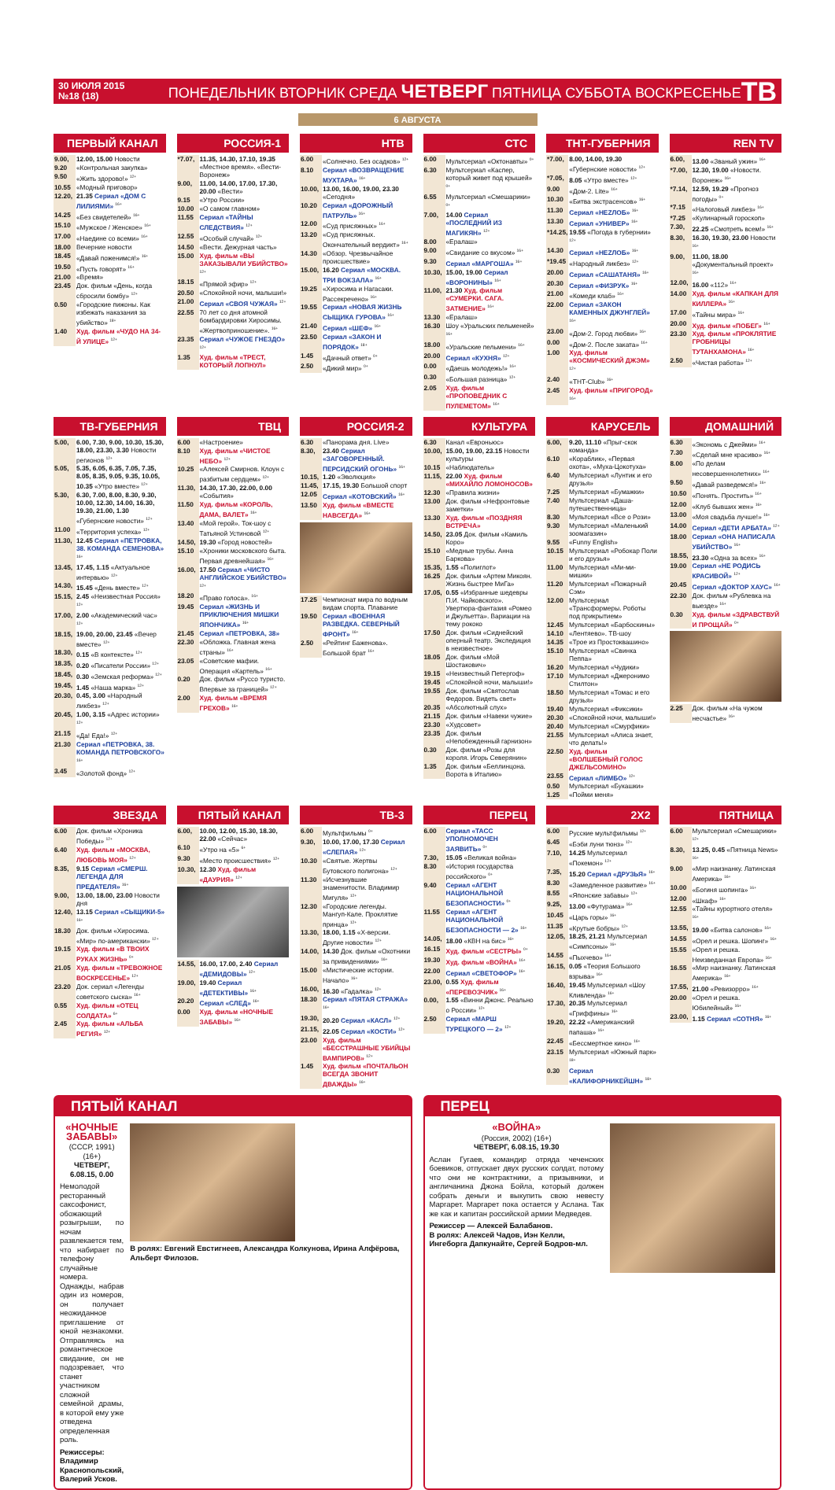30 ИЮЛЯ 2015
№18 (18)
ПОНЕДЕЛЬНИК ВТОРНИК СРЕДА ЧЕТВЕРГ ПЯТНИЦА СУББОТА ВОСКРЕСЕНЬЕ
ТВ
6 АВГУСТА
ПЕРВЫЙ КАНАЛ
| 9.00, | 12.00, 15.00 Новости |
| 9.20 | «Контрольная закупка» |
| 9.50 | «Жить здорово!» <sup>12+</sup> |
| 10.55 | «Модный приговор» |
| 12.20, | 21.35 Сериал «ДОМ С ЛИЛИЯМИ» <sup>16+</sup> |
| 14.25 | «Без свидетелей» <sup>16+</sup> |
| 15.10 | «Мужское / Женское» <sup>16+</sup> |
| 17.00 | «Наедине со всеми» <sup>16+</sup> |
| 18.00 | Вечерние новости |
| 18.45 | «Давай поженимся!» <sup>16+</sup> |
| 19.50 | «Пусть говорят» <sup>16+</sup> |
| 21.00 | «Время» |
| 23.45 | Док. фильм «День, когда сбросили бомбу» <sup>12+</sup> |
| 0.50 | «Городские пижоны. Как избежать наказания за убийство» <sup>18+</sup> |
| 1.40 | Худ. фильм «ЧУДО НА 34-Й УЛИЦЕ» <sup>12+</sup> |
РОССИЯ-1
| *7.07, | 11.35, 14.30, 17.10, 19.35 «Местное время». «Вести-Воронеж» |
| 9.00, | 11.00, 14.00, 17.00, 17.30, 20.00 «Вести» |
| 9.15 | «Утро России» |
| 10.00 | «О самом главном» |
| 11.55 | Сериал «ТАЙНЫ СЛЕДСТВИЯ» <sup>12+</sup> |
| 12.55 | «Особый случай» <sup>12+</sup> |
| 14.50 | «Вести. Дежурная часть» |
| 15.00 | Худ. фильм «ВЫ ЗАКАЗЫВАЛИ УБИЙСТВО» <sup>12+</sup> |
| 18.15 | «Прямой эфир» <sup>12+</sup> |
| 20.50 | «Спокойной ночи, малыши!» |
| 21.00 | Сериал «СВОЯ ЧУЖАЯ» <sup>12+</sup> |
| 22.55 | 70 лет со дня атомной бомбардировки Хиросимы. «Жертвоприношение». <sup>16+</sup> |
| 23.35 | Сериал «ЧУЖОЕ ГНЕЗДО» <sup>12+</sup> |
| 1.35 | Худ. фильм «ТРЕСТ, КОТОРЫЙ ЛОПНУЛ» |
НТВ
| 6.00 | «Солнечно. Без осадков» <sup>12+</sup> |
| 8.10 | Сериал «ВОЗВРАЩЕНИЕ МУХТАРА» <sup>16+</sup> |
| 10.00, | 13.00, 16.00, 19.00, 23.30 «Сегодня» |
| 10.20 | Сериал «ДОРОЖНЫЙ ПАТРУЛЬ» <sup>16+</sup> |
| 12.00 | «Суд присяжных» <sup>16+</sup> |
| 13.20 | «Суд присяжных. Окончательный вердикт» <sup>16+</sup> |
| 14.30 | «Обзор. Чрезвычайное происшествие» |
| 15.00, | 16.20 Сериал «МОСКВА. ТРИ ВОКЗАЛА» <sup>16+</sup> |
| 19.25 | «Хиросима и Нагасаки. Рассекречено» <sup>16+</sup> |
| 19.55 | Сериал «НОВАЯ ЖИЗНЬ СЫЩИКА ГУРОВА» <sup>16+</sup> |
| 21.40 | Сериал «ШЕФ» <sup>16+</sup> |
| 23.50 | Сериал «ЗАКОН И ПОРЯДОК» <sup>18+</sup> |
| 1.45 | «Дачный ответ» <sup>0+</sup> |
| 2.50 | «Дикий мир» <sup>0+</sup> |
СТС
| 6.00 | Мультсериал «Октонавты» <sup>0+</sup> |
| 6.30 | Мультсериал «Каспер, который живет под крышей» <sup>0+</sup> |
| 6.55 | Мультсериал «Смешарики» <sup>0+</sup> |
| 7.00, | 14.00 Сериал «ПОСЛЕДНИЙ ИЗ МАГИКЯН» <sup>12+</sup> |
| 8.00 | «Ералаш» |
| 9.00 | «Свидание со вкусом» <sup>16+</sup> |
| 9.30 | Сериал «МАРГОША» <sup>16+</sup> |
| 10.30, | 15.00, 19.00 Сериал «ВОРОНИНЫ» <sup>16+</sup> |
| 11.00, | 21.30 Худ. фильм «СУМЕРКИ. САГА. ЗАТМЕНИЕ» <sup>16+</sup> |
| 13.30 | «Ералаш» |
| 16.30 | Шоу «Уральских пельменей» <sup>16+</sup> |
| 18.00 | «Уральские пельмени» <sup>16+</sup> |
| 20.00 | Сериал «КУХНЯ» <sup>12+</sup> |
| 0.00 | «Даешь молодежь!» <sup>16+</sup> |
| 0.30 | «Большая разница» <sup>12+</sup> |
| 2.05 | Худ. фильм «ПРОПОВЕДНИК С ПУЛЕМЕТОМ» <sup>16+</sup> |
ТНТ-ГУБЕРНИЯ
| *7.00, | 8.00, 14.00, 19.30 «Губернские новости» <sup>12+</sup> |
| *7.05, | 8.05 «Утро вместе» <sup>12+</sup> |
| 9.00 | «Дом-2. Lite» <sup>16+</sup> |
| 10.30 | «Битва экстрасенсов» <sup>16+</sup> |
| 11.30 | Сериал «HEZЛОБ» <sup>16+</sup> |
| 13.30 | Сериал «УНИВЕР» <sup>16+</sup> |
| *14.25, | 19.55 «Погода в губернии» <sup>12+</sup> |
| 14.30 | Сериал «HEZЛОБ» <sup>16+</sup> |
| *19.45 | «Народный ликбез» <sup>12+</sup> |
| 20.00 | Сериал «САШАТАНЯ» <sup>16+</sup> |
| 20.30 | Сериал «ФИЗРУК» <sup>16+</sup> |
| 21.00 | «Комеди клаб» <sup>16+</sup> |
| 22.00 | Сериал «ЗАКОН КАМЕННЫХ ДЖУНГЛЕЙ» <sup>16+</sup> |
| 23.00 | «Дом-2. Город любви» <sup>16+</sup> |
| 0.00 | «Дом-2. После заката» <sup>16+</sup> |
| 1.00 | Худ. фильм «КОСМИЧЕСКИЙ ДЖЭМ» <sup>12+</sup> |
| 2.40 | «ТНТ-Club» <sup>16+</sup> |
| 2.45 | Худ. фильм «ПРИГОРОД» <sup>16+</sup> |
REN TV
| 6.00, | 13.00 «Званый ужин» <sup>16+</sup> |
| *7.00, | 12.30, 19.00 «Новости. Воронеж» <sup>16+</sup> |
| *7.14, | 12.59, 19.29 «Прогноз погоды» <sup>0+</sup> |
| *7.15 | «Налоговый ликбез» <sup>16+</sup> |
| *7.25 | «Кулинарный гороскоп» |
| 7.30, | 22.25 «Смотреть всем!» <sup>16+</sup> |
| 8.30, | 16.30, 19.30, 23.00 Новости <sup>16+</sup> |
| 9.00, | 11.00, 18.00 «Документальный проект» <sup>16+</sup> |
| 12.00, | 16.00 «112» <sup>16+</sup> |
| 14.00 | Худ. фильм «КАПКАН ДЛЯ КИЛЛЕРА» <sup>16+</sup> |
| 17.00 | «Тайны мира» <sup>16+</sup> |
| 20.00 | Худ. фильм «ПОБЕГ» <sup>16+</sup> |
| 23.30 | Худ. фильм «ПРОКЛЯТИЕ ГРОБНИЦЫ ТУТАНХАМОНА» <sup>16+</sup> |
| 2.50 | «Чистая работа» <sup>12+</sup> |
ТВ-ГУБЕРНИЯ
| 5.00, | 6.00, 7.30, 9.00, 10.30, 15.30, 18.00, 23.30, 3.30 Новости регионов <sup>12+</sup> |
| 5.05, | 5.35, 6.05, 6.35, 7.05, 7.35, 8.05, 8.35, 9.05, 9.35, 10.05, 10.35 «Утро вместе» <sup>12+</sup> |
| 5.30, | 6.30, 7.00, 8.00, 8.30, 9.30, 10.00, 12.30, 14.00, 16.30, 19.30, 21.00, 1.30 «Губернские новости» <sup>12+</sup> |
| 11.00 | «Территория успеха» <sup>12+</sup> |
| 11.30, | 12.45 Сериал «ПЕТРОВКА, 38. КОМАНДА СЕМЕНОВА» <sup>16+</sup> |
| 13.45, | 17.45, 1.15 «Актуальное интервью» <sup>12+</sup> |
| 14.30, | 15.45 «День вместе» <sup>12+</sup> |
| 15.15, | 2.45 «Неизвестная Россия» <sup>12+</sup> |
| 17.00, | 2.00 «Академический час» <sup>12+</sup> |
| 18.15, | 19.00, 20.00, 23.45 «Вечер вместе» <sup>12+</sup> |
| 18.30, | 0.15 «В контексте» <sup>12+</sup> |
| 18.35, | 0.20 «Писатели России» <sup>12+</sup> |
| 18.45, | 0.30 «Земская реформа» <sup>12+</sup> |
| 19.45, | 1.45 «Наша марка» <sup>12+</sup> |
| 20.30, | 0.45, 3.00 «Народный ликбез» <sup>12+</sup> |
| 20.45, | 1.00, 3.15 «Адрес истории» <sup>12+</sup> |
| 21.15 | «Да! Еда!» <sup>12+</sup> |
| 21.30 | Сериал «ПЕТРОВКА, 38. КОМАНДА ПЕТРОВСКОГО» <sup>16+</sup> |
| 3.45 | «Золотой фонд» <sup>12+</sup> |
ТВЦ
| 6.00 | «Настроение» |
| 8.10 | Худ. фильм «ЧИСТОЕ НЕБО» <sup>12+</sup> |
| 10.25 | «Алексей Смирнов. Клоун с разбитым сердцем» <sup>12+</sup> |
| 11.30, | 14.30, 17.30, 22.00, 0.00 «События» |
| 11.50 | Худ. фильм «КОРОЛЬ, ДАМА, ВАЛЕТ» <sup>16+</sup> |
| 13.40 | «Мой герой». Ток-шоу с Татьяной Устиновой <sup>12+</sup> |
| 14.50, | 19.30 «Город новостей» |
| 15.10 | «Хроники московского быта. Первая древнейшая» <sup>16+</sup> |
| 16.00, | 17.50 Сериал «ЧИСТО АНГЛИЙСКОЕ УБИЙСТВО» <sup>12+</sup> |
| 18.20 | «Право голоса». <sup>16+</sup> |
| 19.45 | Сериал «ЖИЗНЬ И ПРИКЛЮЧЕНИЯ МИШКИ ЯПОНЧИКА» <sup>16+</sup> |
| 21.45 | Сериал «ПЕТРОВКА, 38» |
| 22.30 | «Обложка. Главная жена страны» <sup>16+</sup> |
| 23.05 | «Советские мафии. Операция «Картель» <sup>16+</sup> |
| 0.20 | Док. фильм «Руссо туристо. Впервые за границей» <sup>12+</sup> |
| 2.00 | Худ. фильм «ВРЕМЯ ГРЕХОВ» <sup>16+</sup> |
РОССИЯ-2
| 6.30 | «Панорама дня. Live» |
| 8.30, | 23.40 Сериал «ЗАГОВОРЕННЫЙ. ПЕРСИДСКИЙ ОГОНЬ» <sup>16+</sup> |
| 10.15, | 1.20 «Эволюция» |
| 11.45, | 17.15, 19.30 Большой спорт |
| 12.05 | Сериал «КОТОВСКИЙ» <sup>16+</sup> |
| 13.50 | Худ. фильм «ВМЕСТЕ НАВСЕГДА» <sup>16+</sup> |
| 17.25 | Чемпионат мира по водным видам спорта. Плавание |
| 19.50 | Сериал «ВОЕННАЯ РАЗВЕДКА. СЕВЕРНЫЙ ФРОНТ» <sup>16+</sup> |
| 2.50 | «Рейтинг Баженова». Большой брат <sup>16+</sup> |
КУЛЬТУРА
| 6.30 | Канал «Евроньюс» |
| 10.00, | 15.00, 19.00, 23.15 Новости культуры |
| 10.15 | «Наблюдатель» |
| 11.15, | 22.00 Худ. фильм «МИХАЙЛО ЛОМОНОСОВ» |
| 12.30 | «Правила жизни» |
| 13.00 | Док. фильм «Нефронтовые заметки» |
| 13.30 | Худ. фильм «ПОЗДНЯЯ ВСТРЕЧА» |
| 14.50, | 23.05 Док. фильм «Камиль Коро» |
| 15.10 | «Медные трубы. Анна Баркова» |
| 15.35, | 1.55 «Полиглот» |
| 16.25 | Док. фильм «Артем Микоян. Жизнь быстрее МиГа» |
| 17.05, | 0.55 «Избранные шедевры П.И. Чайковского». Увертюра-фантазия «Ромео и Джульетта». Вариации на тему рококо |
| 17.50 | Док. фильм «Сиднейский оперный театр. Экспедиция в неизвестное» |
| 18.05 | Док. фильм «Мой Шостакович» |
| 19.15 | «Неизвестный Петергоф» |
| 19.45 | «Спокойной ночи, малыши!» |
| 19.55 | Док. фильм «Святослав Федоров. Видеть свет» |
| 20.35 | «Абсолютный слух» |
| 21.15 | Док. фильм «Навеки чужие» |
| 23.30 | «Худсовет» |
| 23.35 | Док. фильм «Непобежденный гарнизон» |
| 0.30 | Док. фильм «Розы для короля. Игорь Северянин» |
| 1.35 | Док. фильм «Беллинцона. Ворота в Италию» |
КАРУСЕЛЬ
| 6.00, | 9.20, 11.10 «Прыг-скок команда» |
| 6.10 | «Кораблик», «Первая охота», «Муха-Цокотуха» |
| 6.40 | Мультсериал «Лунтик и его друзья» |
| 7.25 | Мультсериал «Бумажки» |
| 7.40 | Мультсериал «Даша-путешественница» |
| 8.30 | Мультсериал «Все о Рози» |
| 9.30 | Мультсериал «Маленький зоомагазин» |
| 9.55 | «Funny English» |
| 10.15 | Мультсериал «Робокар Поли и его друзья» |
| 11.00 | Мультсериал «Ми-ми-мишки» |
| 11.20 | Мультсериал «Пожарный Сэм» |
| 12.00 | Мультсериал «Трансформеры. Роботы под прикрытием» |
| 12.45 | Мультсериал «Барбоскины» |
| 14.10 | «Лентяево». ТВ-шоу |
| 14.35 | «Трое из Простоквашино» |
| 15.10 | Мультсериал «Свинка Пеппа» |
| 16.20 | Мультсериал «Чудики» |
| 17.10 | Мультсериал «Джеронимо Стилтон» |
| 18.50 | Мультсериал «Томас и его друзья» |
| 19.40 | Мультсериал «Фиксики» |
| 20.30 | «Спокойной ночи, малыши!» |
| 20.40 | Мультсериал «Смурфики» |
| 21.55 | Мультсериал «Алиса знает, что делать!» |
| 22.50 | Худ. фильм «ВОЛШЕБНЫЙ ГОЛОС ДЖЕЛЬСОМИНО» |
| 23.55 | Сериал «ЛИМБО» <sup>12+</sup> |
| 0.50 | Мультсериал «Букашки» |
| 1.25 | «Пойми меня» |
ДОМАШНИЙ
| 6.30 | «Экономь с Джейми» <sup>16+</sup> |
| 7.30 | «Сделай мне красиво» <sup>16+</sup> |
| 8.00 | «По делам несовершеннолетних» <sup>16+</sup> |
| 9.50 | «Давай разведемся!» <sup>16+</sup> |
| 10.50 | «Понять. Простить» <sup>16+</sup> |
| 12.00 | «Клуб бывших жен» <sup>16+</sup> |
| 13.00 | «Моя свадьба лучше!» <sup>16+</sup> |
| 14.00 | Сериал «ДЕТИ АРБАТА» <sup>12+</sup> |
| 18.00 | Сериал «ОНА НАПИСАЛА УБИЙСТВО» <sup>16+</sup> |
| 18.55, | 23.30 «Одна за всех» <sup>16+</sup> |
| 19.00 | Сериал «НЕ РОДИСЬ КРАСИВОЙ» <sup>12+</sup> |
| 20.45 | Сериал «ДОКТОР ХАУС» <sup>16+</sup> |
| 22.30 | Док. фильм «Рублевка на выезде» <sup>16+</sup> |
| 0.30 | Худ. фильм «ЗДРАВСТВУЙ И ПРОЩАЙ» <sup>0+</sup> |
| 2.25 | Док. фильм «На чужом несчастье» <sup>16+</sup> |
ЗВЕЗДА
| 6.00 | Док. фильм «Хроника Победы» <sup>12+</sup> |
| 6.40 | Худ. фильм «МОСКВА, ЛЮБОВЬ МОЯ» <sup>12+</sup> |
| 8.35, | 9.15 Сериал «СМЕРШ. ЛЕГЕНДА ДЛЯ ПРЕДАТЕЛЯ» <sup>16+</sup> |
| 9.00, | 13.00, 18.00, 23.00 Новости дня |
| 12.40, | 13.15 Сериал «СЫЩИКИ-5» <sup>16+</sup> |
| 18.30 | Док. фильм «Хиросима. «Мир» по-американски» <sup>12+</sup> |
| 19.15 | Худ. фильм «В ТВОИХ РУКАХ ЖИЗНЬ» <sup>0+</sup> |
| 21.05 | Худ. фильм «ТРЕВОЖНОЕ ВОСКРЕСЕНЬЕ» <sup>12+</sup> |
| 23.20 | Док. сериал «Легенды советского сыска» <sup>16+</sup> |
| 0.55 | Худ. фильм «ОТЕЦ СОЛДАТА» <sup>6+</sup> |
| 2.45 | Худ. фильм «АЛЬБА РЕГИЯ» <sup>12+</sup> |
ПЯТЫЙ КАНАЛ
| 6.00, | 10.00, 12.00, 15.30, 18.30, 22.00 «Сейчас» |
| 6.10 | «Утро на «5» <sup>6+</sup> |
| 9.30 | «Место происшествия» <sup>12+</sup> |
| 10.30, | 12.30 Худ. фильм «ДАУРИЯ» <sup>12+</sup> |
| 14.55, | 16.00, 17.00, 2.40 Сериал «ДЕМИДОВЫ» <sup>12+</sup> |
| 19.00, | 19.40 Сериал «ДЕТЕКТИВЫ» <sup>16+</sup> |
| 20.20 | Сериал «СЛЕД» <sup>16+</sup> |
| 0.00 | Худ. фильм «НОЧНЫЕ ЗАБАВЫ» <sup>16+</sup> |
ТВ-3
| 6.00 | Мультфильмы <sup>0+</sup> |
| 9.30, | 10.00, 17.00, 17.30 Сериал «СЛЕПАЯ» <sup>12+</sup> |
| 10.30 | «Святые. Жертвы Бутовского полигона» <sup>12+</sup> |
| 11.30 | «Исчезнувшие знаменитости. Владимир Мигуля» <sup>12+</sup> |
| 12.30 | «Городские легенды. Мангуп-Кале. Проклятие принца» <sup>12+</sup> |
| 13.30, | 18.00, 1.15 «Х-версии. Другие новости» <sup>12+</sup> |
| 14.00, | 14.30 Док. фильм «Охотники за привидениями» <sup>16+</sup> |
| 15.00 | «Мистические истории. Начало» <sup>16+</sup> |
| 16.00, | 16.30 «Гадалка» <sup>12+</sup> |
| 18.30 | Сериал «ПЯТАЯ СТРАЖА» <sup>16+</sup> |
| 19.30, | 20.20 Сериал «КАСЛ» <sup>12+</sup> |
| 21.15, | 22.05 Сериал «КОСТИ» <sup>12+</sup> |
| 23.00 | Худ. фильм «БЕССТРАШНЫЕ УБИЙЦЫ ВАМПИРОВ» <sup>12+</sup> |
| 1.45 | Худ. фильм «ПОЧТАЛЬОН ВСЕГДА ЗВОНИТ ДВАЖДЫ» <sup>16+</sup> |
ПЕРЕЦ
| 6.00 | Сериал «ТАСС УПОЛНОМОЧЕН ЗАЯВИТЬ» <sup>0+</sup> |
| 7.30, | 15.05 «Великая война» |
| 8.30 | «История государства российского» <sup>0+</sup> |
| 9.40 | Сериал «АГЕНТ НАЦИОНАЛЬНОЙ БЕЗОПАСНОСТИ» <sup>0+</sup> |
| 11.55 | Сериал «АГЕНТ НАЦИОНАЛЬНОЙ БЕЗОПАСНОСТИ — 2» <sup>16+</sup> |
| 14.05, | 18.00 «КВН на бис» <sup>16+</sup> |
| 16.15 | Худ. фильм «СЕСТРЫ» <sup>0+</sup> |
| 19.30 | Худ. фильм «ВОЙНА» <sup>16+</sup> |
| 22.00 | Сериал «СВЕТОФОР» <sup>16+</sup> |
| 23.00, | 0.55 Худ. фильм «ПЕРЕВОЗЧИК» <sup>16+</sup> |
| 0.00, | 1.55 «Винни Джонс. Реально о России» <sup>12+</sup> |
| 2.50 | Сериал «МАРШ ТУРЕЦКОГО — 2» <sup>12+</sup> |
2X2
| 6.00 | Русские мультфильмы <sup>12+</sup> |
| 6.45 | «Бэби луни тюнз» <sup>12+</sup> |
| 7.10, | 14.25 Мультсериал «Покемон» <sup>12+</sup> |
| 7.35, | 15.20 Сериал «ДРУЗЬЯ» <sup>16+</sup> |
| 8.30 | «Замедленное развитие» <sup>16+</sup> |
| 8.55 | «Японские забавы» <sup>12+</sup> |
| 9.25, | 13.00 «Футурама» <sup>16+</sup> |
| 10.45 | «Царь горы» <sup>16+</sup> |
| 11.35 | «Крутые бобры» <sup>12+</sup> |
| 12.05, | 18.25, 21.21 Мультсериал «Симпсоны» <sup>16+</sup> |
| 14.55 | «Пыхчево» <sup>16+</sup> |
| 16.15, | 0.05 «Теория Большого взрыва» <sup>16+</sup> |
| 16.40, | 19.45 Мультсериал «Шоу Кливленда» <sup>16+</sup> |
| 17.30, | 20.35 Мультсериал «Гриффины» <sup>16+</sup> |
| 19.20, | 22.22 «Американский папаша» <sup>16+</sup> |
| 22.45 | «Бессмертное кино» <sup>16+</sup> |
| 23.15 | Мультсериал «Южный парк» <sup>18+</sup> |
| 0.30 | Сериал «КАЛИФОРНИКЕЙШН» <sup>18+</sup> |
ПЯТНИЦА
| 6.00 | Мультсериал «Смешарики» <sup>12+</sup> |
| 8.30, | 13.25, 0.45 «Пятница News» <sup>16+</sup> |
| 9.00 | «Мир наизнанку. Латинская Америка» <sup>16+</sup> |
| 10.00 | «Богиня шопинга» <sup>16+</sup> |
| 12.00 | «Шкаф» <sup>16+</sup> |
| 12.55 | «Тайны курортного отеля» <sup>16+</sup> |
| 13.55, | 19.00 «Битва салонов» <sup>16+</sup> |
| 14.55 | «Орел и решка. Шопинг» <sup>16+</sup> |
| 15.55 | «Орел и решка. Неизведанная Европа» <sup>16+</sup> |
| 16.55 | «Мир наизнанку. Латинская Америка» <sup>16+</sup> |
| 17.55, | 21.00 «Ревизорро» <sup>16+</sup> |
| 20.00 | «Орел и решка. Юбилейный» <sup>16+</sup> |
| 23.00, | 1.15 Сериал «СОТНЯ» <sup>16+</sup> |
ПЯТЫЙ КАНАЛ
«НОЧНЫЕ ЗАБАВЫ»
(СССР, 1991) (16+)
ЧЕТВЕРГ, 6.08.15, 0.00
Немолодой ресторанный саксофонист, обожающий розыгрыши, по ночам развлекается тем, что набирает по телефону случайные номера. Однажды, набрав один из номеров, он получает неожиданное приглашение от юной незнакомки. Отправляясь на романтическое свидание, он не подозревает, что станет участником сложной семейной драмы, в которой ему уже отведена определенная роль.
Режиссеры: Владимир Краснопольский, Валерий Усков.
В ролях: Евгений Евстигнеев, Александра Колкунова, Ирина Алфёрова, Альберт Филозов.
ПЕРЕЦ
«ВОЙНА»
(Россия, 2002) (16+)
ЧЕТВЕРГ, 6.08.15, 19.30
Аслан Гугаев, командир отряда чеченских боевиков, отпускает двух русских солдат, потому что они не контрактники, а призывники, и англичанина Джона Бойла, который должен собрать деньги и выкупить свою невесту Маргарет. Маргарет пока остается у Аслана. Так же как и капитан российской армии Медведев.
Режиссер — Алексей Балабанов.
В ролях: Алексей Чадов, Иэн Келли, Ингеборга Дапкунайте, Сергей Бодров-мл.